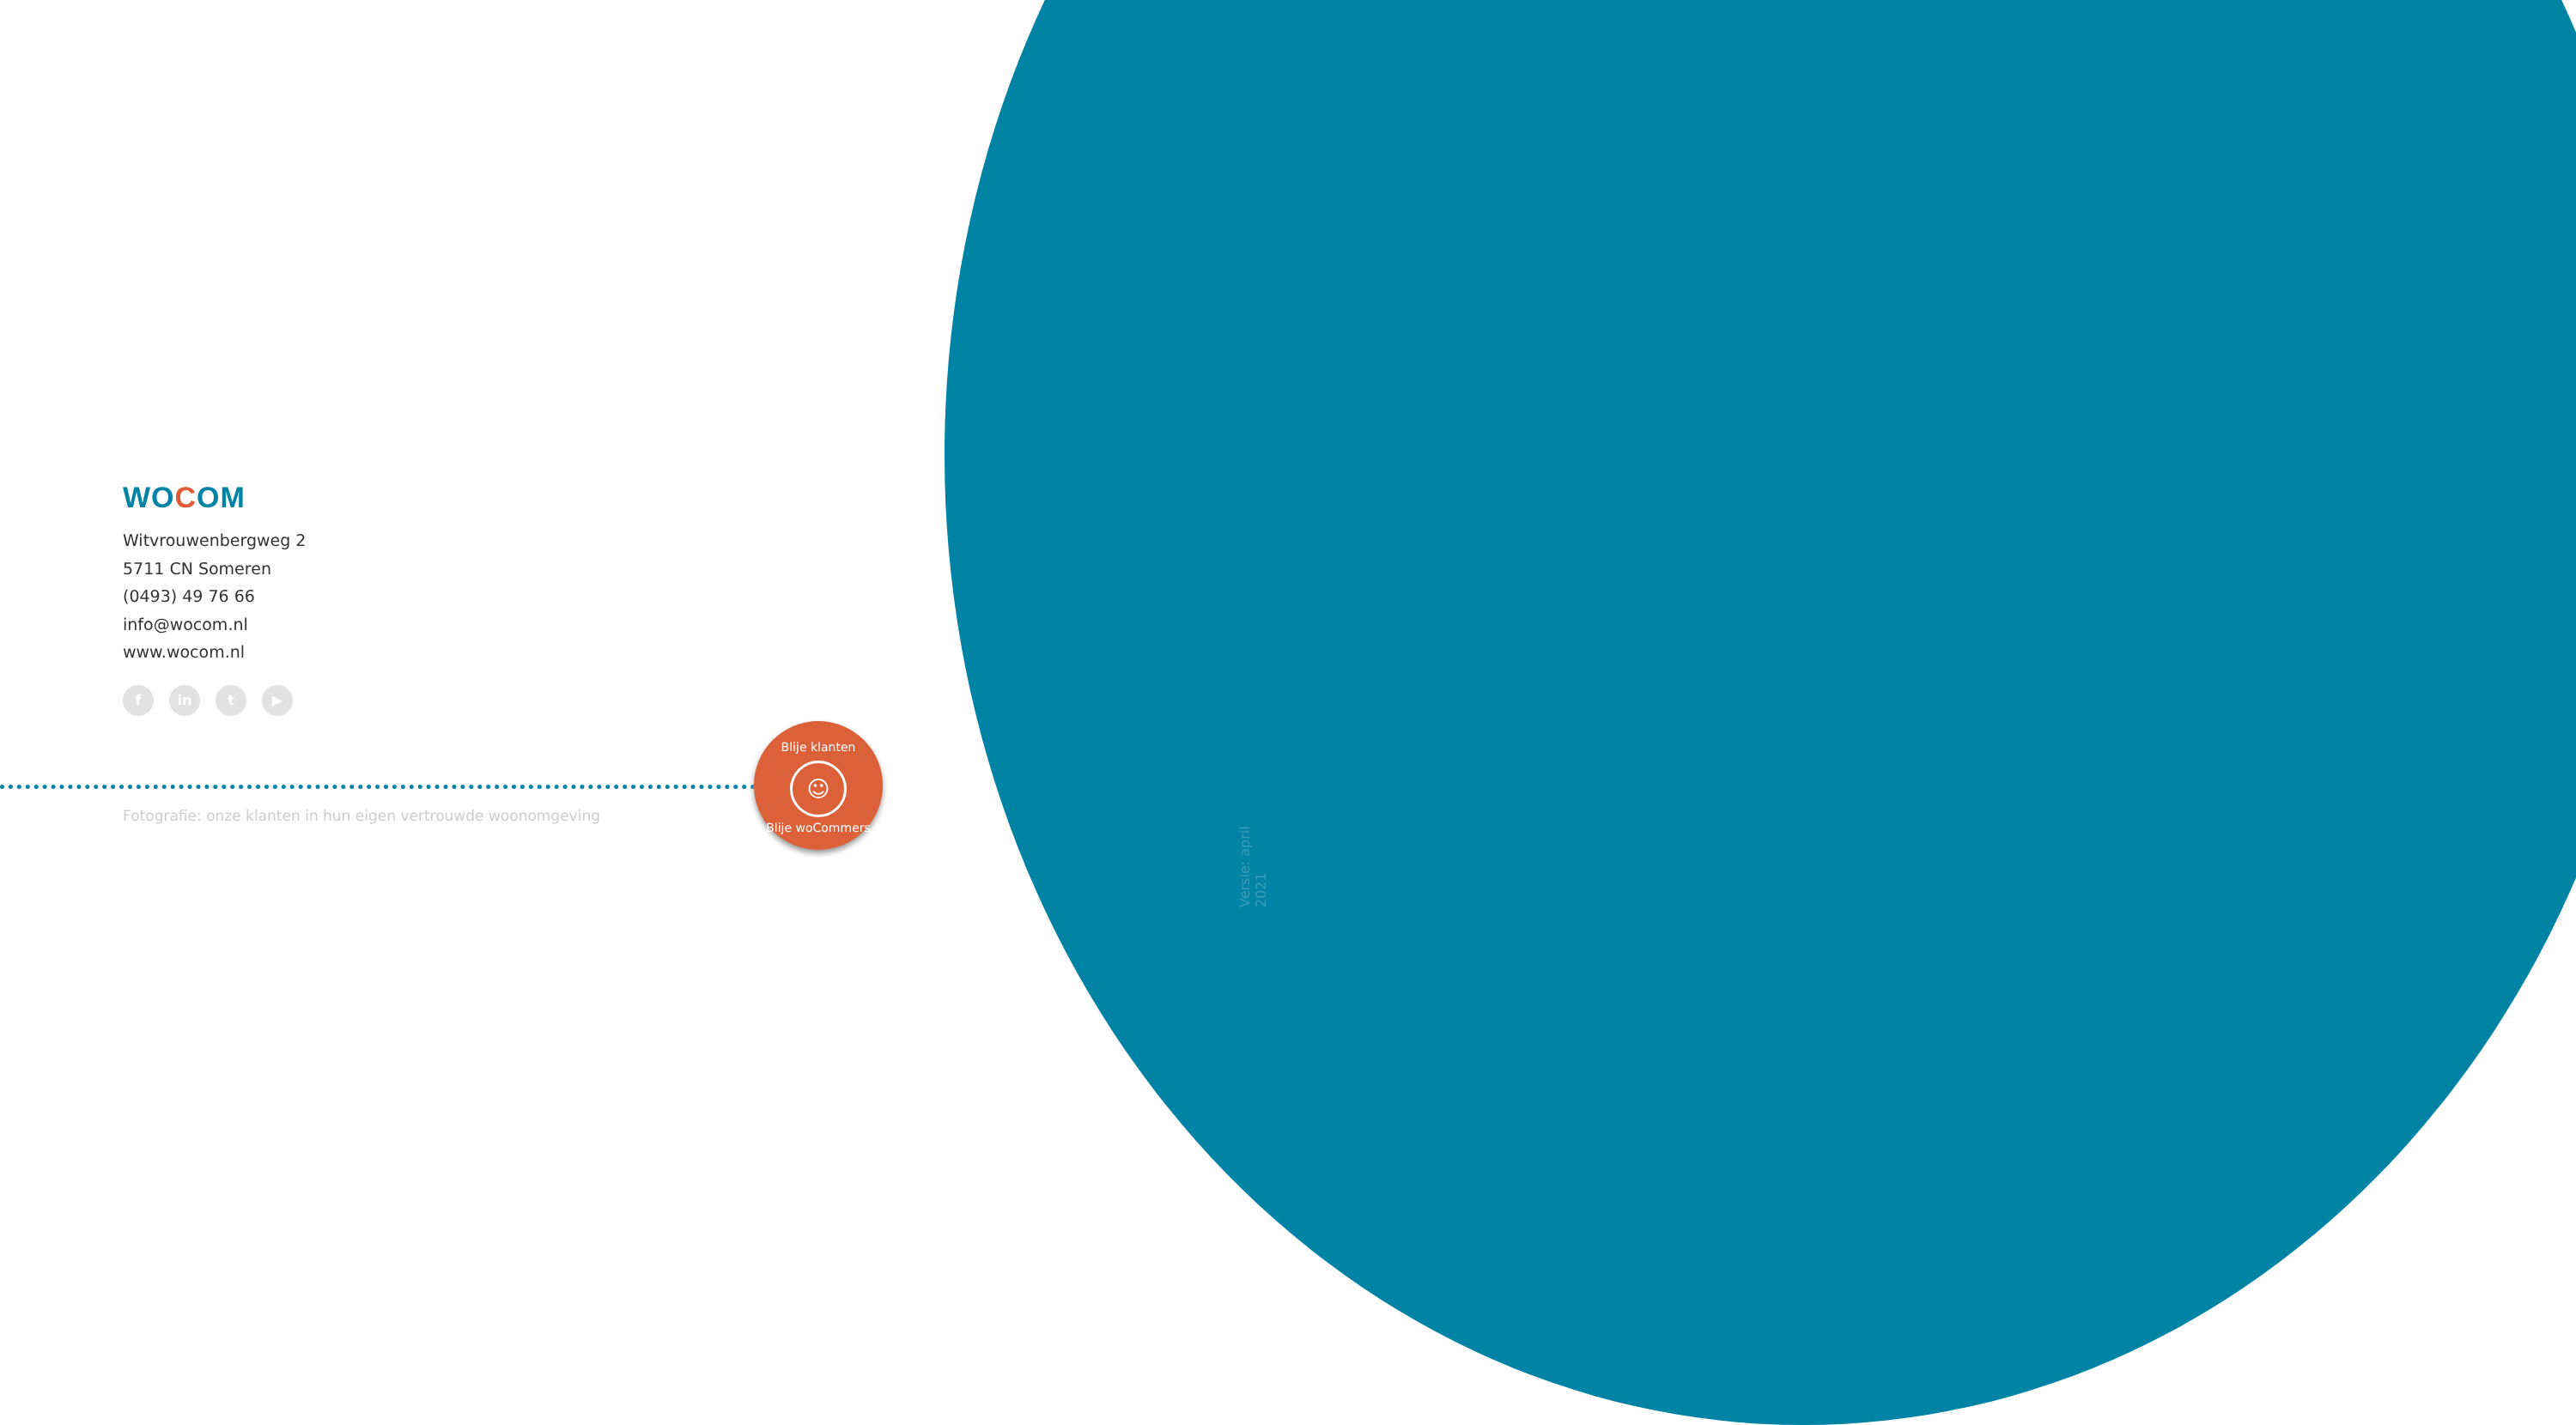WOCOM
Witvrouwenbergweg 2
5711 CN Someren
(0493) 49 76 66
info@wocom.nl
www.wocom.nl
f in t ▶
Fotografie: onze klanten in hun eigen vertrouwde woonomgeving
Blije klanten
☺
Blije woCommers
Versie: april 2021